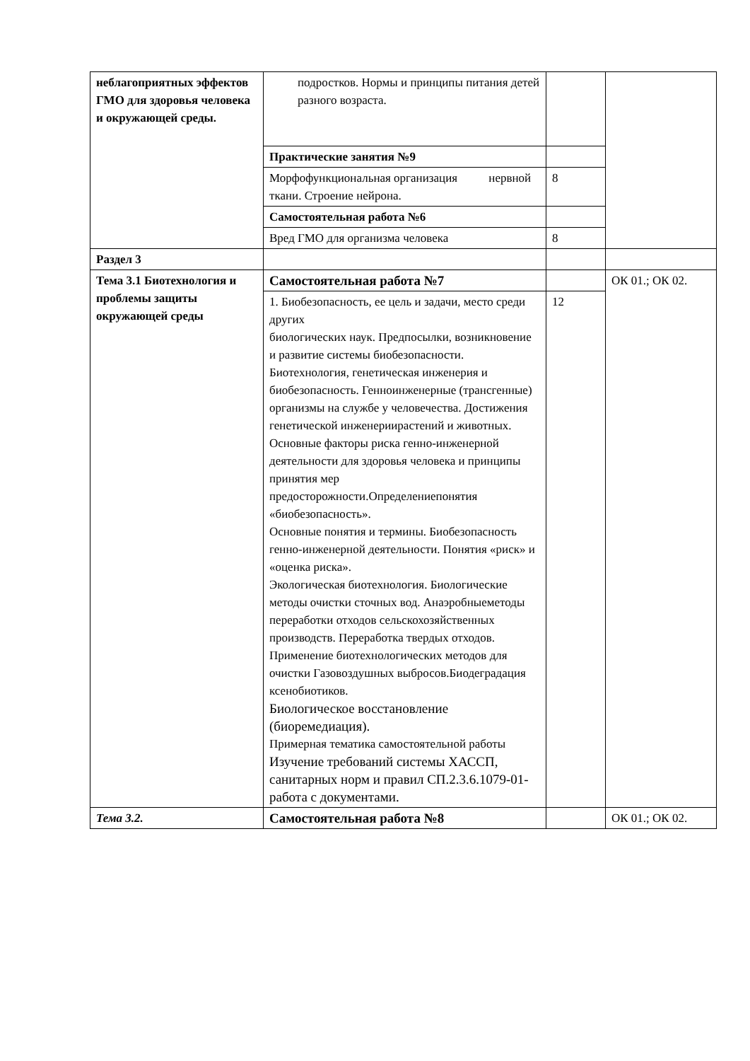| неблагоприятных эффектов ГМО для здоровья человека и окружающей среды. | подростков. Нормы и принципы питания детей разного возраста. | | |
| | Практические занятия №9 | | |
| | Морфофункциональная организация нервной ткани. Строение нейрона. | 8 | |
| | Самостоятельная работа №6 | | |
| | Вред ГМО для организма человека | 8 | |
| Раздел 3 | | | |
| Тема 3.1 Биотехнология и проблемы защиты окружающей среды | Самостоятельная работа №7 | | ОК 01.; ОК 02. |
| | 1. Биобезопасность, ее цель и задачи, место среди других биологических наук. Предпосылки, возникновение и развитие системы биобезопасности. Биотехнология, генетическая инженерия и биобезопасность. Генноинженерные (трансгенные) организмы на службе у человечества. Достижения генетической инженериирастений и животных. Основные факторы риска генно-инженерной деятельности для здоровья человека и принципы принятия мер предосторожности.Определениепонятия «биобезопасность». Основные понятия и термины. Биобезопасность генно-инженерной деятельности. Понятия «риск» и «оценка риска». Экологическая биотехнология. Биологические методы очистки сточных вод. Анаэробныеметоды переработки отходов сельскохозяйственных производств. Переработка твердых отходов. Применение биотехнологических методов для очистки Газовоздушных выбросов.Биодеградация ксенобиотиков. Биологическое восстановление (биоремедиация). Примерная тематика самостоятельной работы Изучение требований системы ХАССП, санитарных норм и правил СП.2.3.6.1079-01- работа с документами. | 12 | |
| Тема 3.2. | Самостоятельная работа №8 | | ОК 01.; ОК 02. |